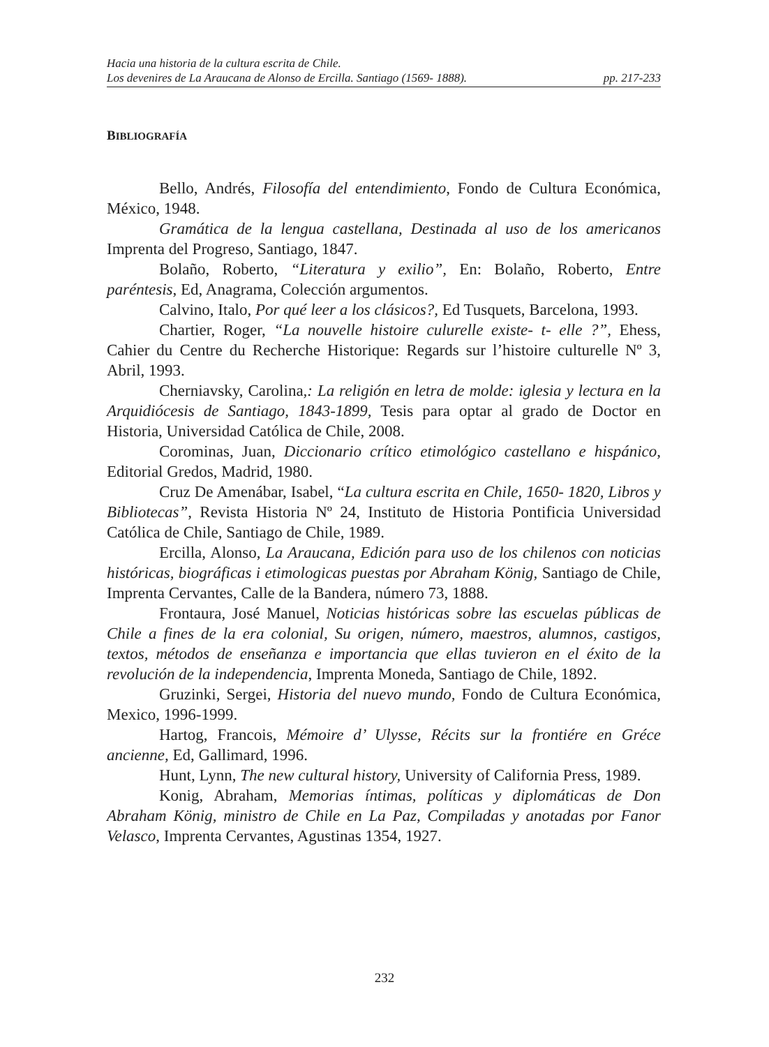Hacia una historia de la cultura escrita de Chile.
Los devenires de La Araucana de Alonso de Ercilla. Santiago (1569- 1888). pp. 217-233
BIBLIOGRAFÍA
Bello, Andrés, Filosofía del entendimiento, Fondo de Cultura Económica, México, 1948.
Gramática de la lengua castellana, Destinada al uso de los americanos Imprenta del Progreso, Santiago, 1847.
Bolaño, Roberto, “Literatura y exilio”, En: Bolaño, Roberto, Entre paréntesis, Ed, Anagrama, Colección argumentos.
Calvino, Italo, Por qué leer a los clásicos?, Ed Tusquets, Barcelona, 1993.
Chartier, Roger, “La nouvelle histoire culurelle existe- t- elle ?”, Ehess, Cahier du Centre du Recherche Historique: Regards sur l’histoire culturelle Nº 3, Abril, 1993.
Cherniavsky, Carolina,: La religión en letra de molde: iglesia y lectura en la Arquidiócesis de Santiago, 1843-1899, Tesis para optar al grado de Doctor en Historia, Universidad Católica de Chile, 2008.
Corominas, Juan, Diccionario crítico etimológico castellano e hispánico, Editorial Gredos, Madrid, 1980.
Cruz De Amenábar, Isabel, “La cultura escrita en Chile, 1650- 1820, Libros y Bibliotecas”, Revista Historia Nº 24, Instituto de Historia Pontificia Universidad Católica de Chile, Santiago de Chile, 1989.
Ercilla, Alonso, La Araucana, Edición para uso de los chilenos con noticias históricas, biográficas i etimologicas puestas por Abraham König, Santiago de Chile, Imprenta Cervantes, Calle de la Bandera, número 73, 1888.
Frontaura, José Manuel, Noticias históricas sobre las escuelas públicas de Chile a fines de la era colonial, Su origen, número, maestros, alumnos, castigos, textos, métodos de enseñanza e importancia que ellas tuvieron en el éxito de la revolución de la independencia, Imprenta Moneda, Santiago de Chile, 1892.
Gruzinki, Sergei, Historia del nuevo mundo, Fondo de Cultura Económica, Mexico, 1996-1999.
Hartog, Francois, Mémoire d’ Ulysse, Récits sur la frontiére en Gréce ancienne, Ed, Gallimard, 1996.
Hunt, Lynn, The new cultural history, University of California Press, 1989.
Konig, Abraham, Memorias íntimas, políticas y diplomáticas de Don Abraham König, ministro de Chile en La Paz, Compiladas y anotadas por Fanor Velasco, Imprenta Cervantes, Agustinas 1354, 1927.
232